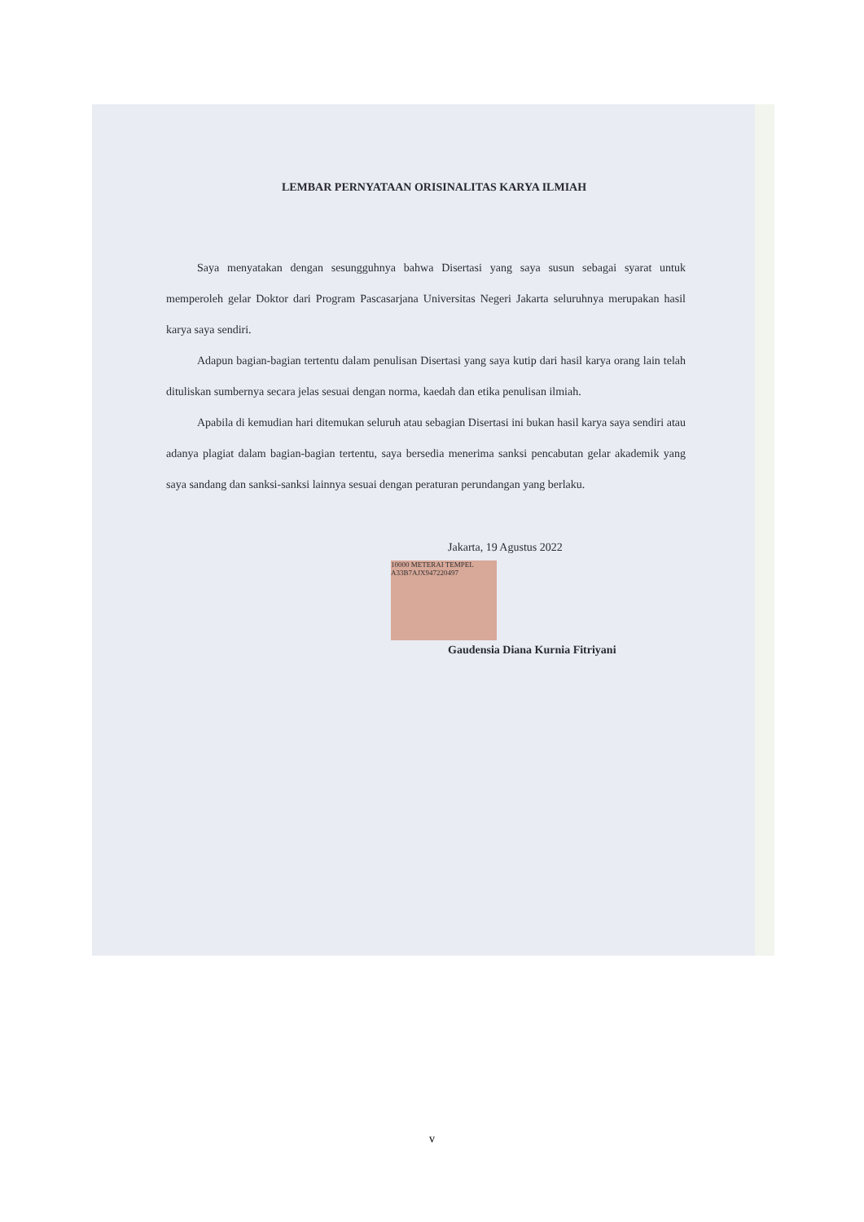LEMBAR PERNYATAAN ORISINALITAS KARYA ILMIAH
Saya menyatakan dengan sesungguhnya bahwa Disertasi yang saya susun sebagai syarat untuk memperoleh gelar Doktor dari Program Pascasarjana Universitas Negeri Jakarta seluruhnya merupakan hasil karya saya sendiri.
Adapun bagian-bagian tertentu dalam penulisan Disertasi yang saya kutip dari hasil karya orang lain telah dituliskan sumbernya secara jelas sesuai dengan norma, kaedah dan etika penulisan ilmiah.
Apabila di kemudian hari ditemukan seluruh atau sebagian Disertasi ini bukan hasil karya saya sendiri atau adanya plagiat dalam bagian-bagian tertentu, saya bersedia menerima sanksi pencabutan gelar akademik yang saya sandang dan sanksi-sanksi lainnya sesuai dengan peraturan perundangan yang berlaku.
Jakarta, 19 Agustus 2022
10000 METERAI TEMPEL A33B7AJX947220497
Gaudensia Diana Kurnia Fitriyani
v